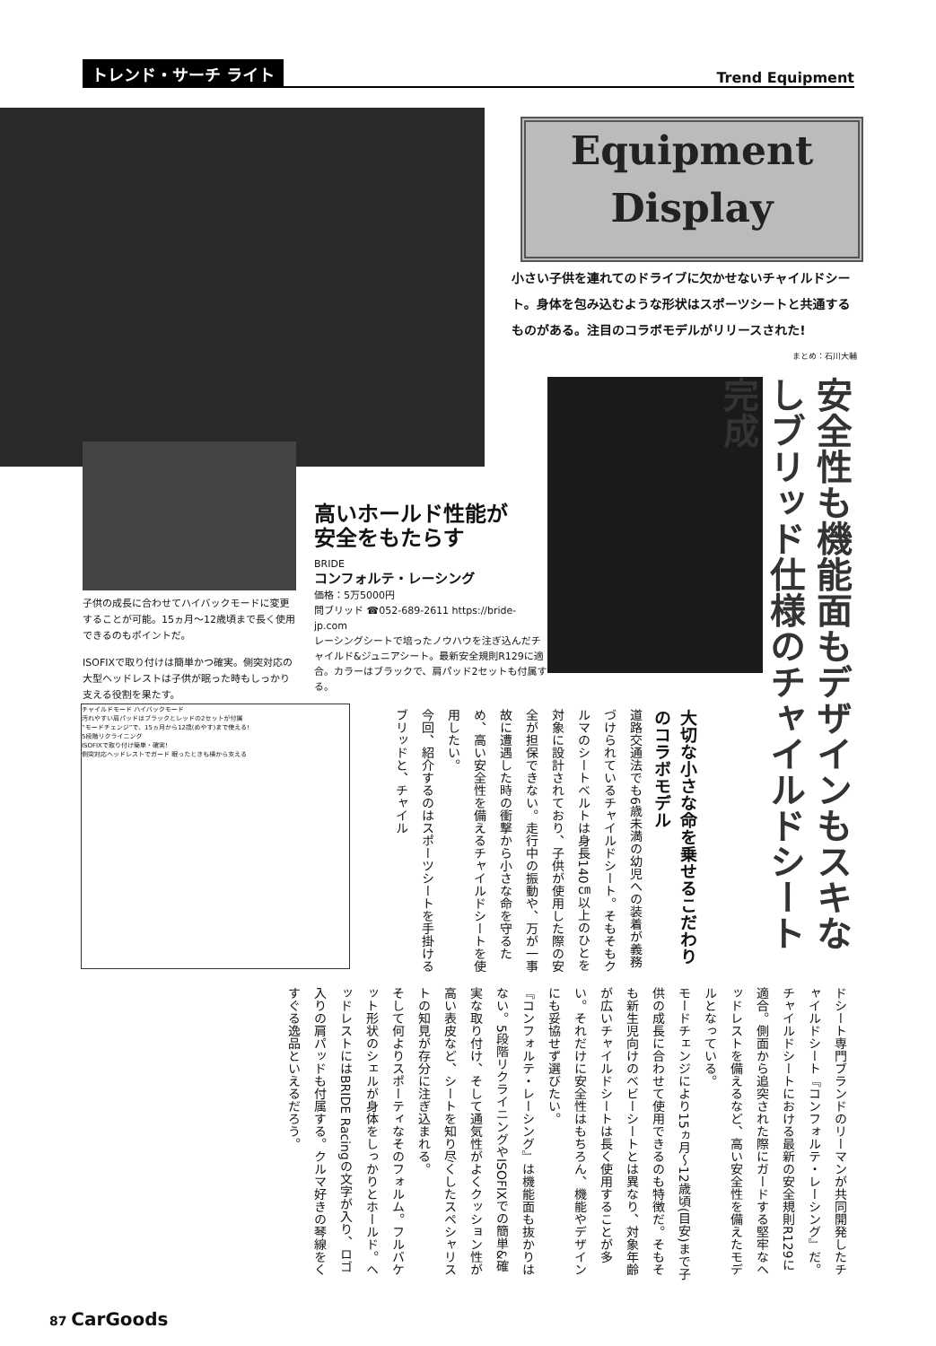トレンド・サーチ ライト Trend Equipment
Equipment
Display
小さい子供を連れてのドライブに欠かせないチャイルドシート。身体を包み込むような形状はスポーツシートと共通するものがある。注目のコラボモデルがリリースされた!
まとめ：石川大輔
高いホールド性能が
安全をもたらす
BRIDE
コンフォルテ・レーシング
価格：5万5000円
問ブリッド ☎052-689-2611 https://bride-jp.com
レーシングシートで培ったノウハウを注ぎ込んだチャイルド&ジュニアシート。最新安全規則R129に適合。カラーはブラックで、肩パッド2セットも付属する。
子供の成長に合わせてハイバックモードに変更することが可能。15ヵ月～12歳頃まで長く使用できるのもポイントだ。
ISOFIXで取り付けは簡単かつ確実。側突対応の大型ヘッドレストは子供が眠った時もしっかり支える役割を果たす。
チャイルドモード ハイバックモード
汚れやすい肩パッドはブラックとレッドの2セットが付属
“モードチェンジ”で、15ヵ月から12歳(めやす)まで使える!
5段階リクライニング
ISOFIXで取り付け簡単・確実!
側突対応ヘッドレストでガード 眠ったときも横から支える
安全性も機能面もデザインもスキなしブリッド仕様のチャイルドシート完成
大切な小さな命を乗せるこだわりのコラボモデル
道路交通法でも6歳未満の幼児への装着が義務づけられているチャイルドシート。そもそもクルマのシートベルトは身長140㎝以上のひとを対象に設計されており、子供が使用した際の安全が担保できない。走行中の振動や、万が一事故に遭遇した時の衝撃から小さな命を守るため、高い安全性を備えるチャイルドシートを使用したい。
今回、紹介するのはスポーツシートを手掛けるブリッドと、チャイル
ドシート専門ブランドのリーマンが共同開発したチャイルドシート『コンフォルテ・レーシング』だ。チャイルドシートにおける最新の安全規則R129に適合。側面から追突された際にガードする堅牢なヘッドレストを備えるなど、高い安全性を備えたモデルとなっている。
モードチェンジにより15ヵ月～12歳頃(目安)まで子供の成長に合わせて使用できるのも特徴だ。そもそも新生児向けのベビーシートとは異なり、対象年齢が広いチャイルドシートは長く使用することが多い。それだけに安全性はもちろん、機能やデザインにも妥協せず選びたい。
『コンフォルテ・レーシング』は機能面も抜かりはない。5段階リクライニングやISOFIXでの簡単&確実な取り付け、そして通気性がよくクッション性が高い表皮など、シートを知り尽くしたスペシャリストの知見が存分に注ぎ込まれる。
そして何よりスポーティなそのフォルム。フルバケット形状のシェルが身体をしっかりとホールド。ヘッドレストにはBRIDE Racingの文字が入り、ロゴ入りの肩パッドも付属する。クルマ好きの琴線をくすぐる逸品といえるだろう。
87 CarGoods